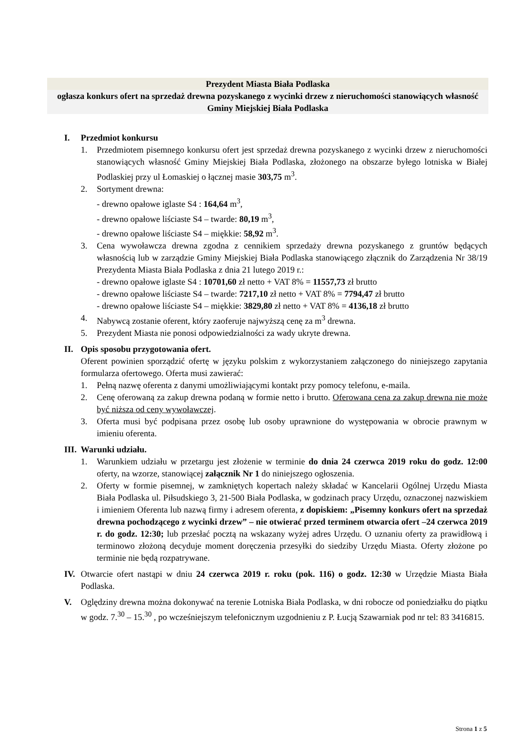Prezydent Miasta Biała Podlaska
ogłasza konkurs ofert na sprzedaż drewna pozyskanego z wycinki drzew z nieruchomości stanowiących własność Gminy Miejskiej Biała Podlaska
I. Przedmiot konkursu
1. Przedmiotem pisemnego konkursu ofert jest sprzedaż drewna pozyskanego z wycinki drzew z nieruchomości stanowiących własność Gminy Miejskiej Biała Podlaska, złożonego na obszarze byłego lotniska w Białej Podlaskiej przy ul Łomaskiej o łącznej masie 303,75 m<sup>3</sup>.
2. Sortyment drewna:
- drewno opałowe iglaste S4 : 164,64 m<sup>3</sup>,
- drewno opałowe liściaste S4 – twarde: 80,19 m<sup>3</sup>,
- drewno opałowe liściaste S4 – miękkie: 58,92 m<sup>3</sup>.
3. Cena wywoławcza drewna zgodna z cennikiem sprzedaży drewna pozyskanego z gruntów będących własnością lub w zarządzie Gminy Miejskiej Biała Podlaska stanowiącego złącznik do Zarządzenia Nr 38/19 Prezydenta Miasta Biała Podlaska z dnia 21 lutego 2019 r.:
- drewno opałowe iglaste S4 : 10701,60 zł netto + VAT 8% = 11557,73 zł brutto
- drewno opałowe liściaste S4 – twarde: 7217,10 zł netto + VAT 8% = 7794,47 zł brutto
- drewno opałowe liściaste S4 – miękkie: 3829,80 zł netto + VAT 8% = 4136,18 zł brutto
4. Nabywcą zostanie oferent, który zaoferuje najwyższą cenę za m<sup>3</sup> drewna.
5. Prezydent Miasta nie ponosi odpowiedzialności za wady ukryte drewna.
II. Opis sposobu przygotowania ofert.
Oferent powinien sporządzić ofertę w języku polskim z wykorzystaniem załączonego do niniejszego zapytania formularza ofertowego. Oferta musi zawierać:
1. Pełną nazwę oferenta z danymi umożliwiającymi kontakt przy pomocy telefonu, e-maila.
2. Cenę oferowaną za zakup drewna podaną w formie netto i brutto. Oferowana cena za zakup drewna nie może być niższa od ceny wywoławczej.
3. Oferta musi być podpisana przez osobę lub osoby uprawnione do występowania w obrocie prawnym w imieniu oferenta.
III.
Warunki udziału.
1. Warunkiem udziału w przetargu jest złożenie w terminie do dnia 24 czerwca 2019 roku do godz. 12:00 oferty, na wzorze, stanowiącej załącznik Nr 1 do niniejszego ogłoszenia.
2. Oferty w formie pisemnej, w zamkniętych kopertach należy składać w Kancelarii Ogólnej Urzędu Miasta Biała Podlaska ul. Piłsudskiego 3, 21-500 Biała Podlaska, w godzinach pracy Urzędu, oznaczonej nazwiskiem i imieniem Oferenta lub nazwą firmy i adresem oferenta, z dopiskiem: „Pisemny konkurs ofert na sprzedaż drewna pochodzącego z wycinki drzew” – nie otwierać przed terminem otwarcia ofert –24 czerwca 2019 r. do godz. 12:30; lub przesłać pocztą na wskazany wyżej adres Urzędu. O uznaniu oferty za prawidłową i terminowo złożoną decyduje moment doręczenia przesyłki do siedziby Urzędu Miasta. Oferty złożone po terminie nie będą rozpatrywane.
IV. Otwarcie ofert nastąpi w dniu 24 czerwca 2019 r. roku (pok. 116) o godz. 12:30 w Urzędzie Miasta Biała Podlaska.
V. Oględziny drewna można dokonywać na terenie Lotniska Biała Podlaska, w dni robocze od poniedziałku do piątku w godz. 7.<sup>30</sup> – 15.<sup>30</sup> , po wcześniejszym telefonicznym uzgodnieniu z P. Łucją Szawarniak pod nr tel: 83 3416815.
Strona 1 z 5